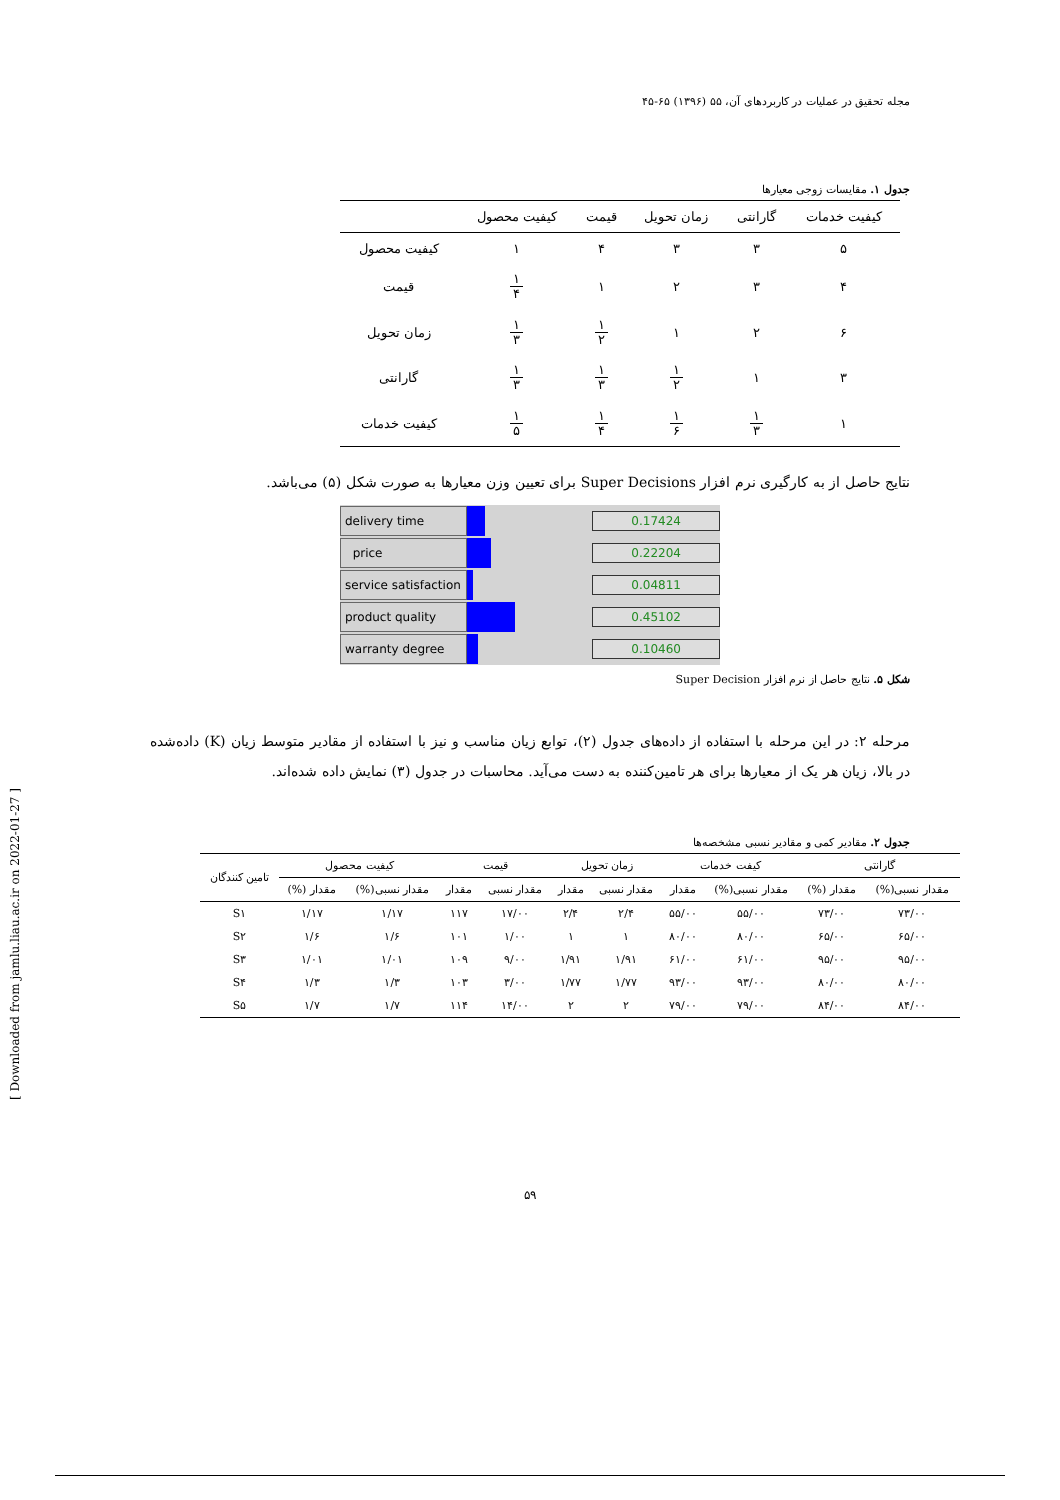مجله تحقیق در عملیات در کاربردهای آن، ۵۵ (۱۳۹۶) ۶۵-۴۵
جدول ۱. مقایسات زوجی معیارها
| کیفیت خدمات | گارانتی | زمان تحویل | قیمت | کیفیت محصول | |
| --- | --- | --- | --- | --- | --- |
| ۵ | ۳ | ۳ | ۴ | ۱ | کیفیت محصول |
| ۴ | ۳ | ۲ | ۱ | ۱ ۴ | قیمت |
| ۶ | ۲ | ۱ | ۱ ۲ | ۱ ۳ | زمان تحویل |
| ۳ | ۱ | ۱ ۲ | ۱ ۳ | ۱ ۳ | گارانتی |
| ۱ | ۱ ۳ | ۱ ۶ | ۱ ۴ | ۱ ۵ | کیفیت خدمات |
نتایج حاصل از به کارگیری نرم افزار Super Decisions برای تعیین وزن معیارها به صورت شکل (۵) می‌باشد.
delivery time
0.17424
price
0.22204
service satisfaction
0.04811
product quality
0.45102
warranty degree
0.10460
شکل ۵. نتایج حاصل از نرم افزار Super Decision
مرحله ۲: در این مرحله با استفاده از داده‌های جدول (۲)، توابع زیان مناسب و نیز با استفاده از مقادیر متوسط زیان (K) داده‌شده در بالا، زیان هر یک از معیارها برای هر تامین‌کننده به دست می‌آید. محاسبات در جدول (۳) نمایش داده شده‌اند.
جدول ۲. مقادیر کمی و مقادیر نسبی مشخصه‌ها
| گارانتی | | کیفت خدمات | | زمان تحویل | | قیمت | | کیفیت محصول | | تامین کنندگان |
| --- | --- | --- | --- | --- | --- | --- | --- | --- | --- | --- |
| مقدار نسبی(%) | مقدار (%) | مقدار نسبی(%) | مقدار | مقدار نسبی | مقدار | مقدار نسبی | مقدار | مقدار نسبی(%) | مقدار (%) | |
| ۷۳/۰۰ | ۷۳/۰۰ | ۵۵/۰۰ | ۵۵/۰۰ | ۲/۴ | ۲/۴ | ۱۷/۰۰ | ۱۱۷ | ۱/۱۷ | ۱/۱۷ | S۱ |
| ۶۵/۰۰ | ۶۵/۰۰ | ۸۰/۰۰ | ۸۰/۰۰ | ۱ | ۱ | ۱/۰۰ | ۱۰۱ | ۱/۶ | ۱/۶ | S۲ |
| ۹۵/۰۰ | ۹۵/۰۰ | ۶۱/۰۰ | ۶۱/۰۰ | ۱/۹۱ | ۱/۹۱ | ۹/۰۰ | ۱۰۹ | ۱/۰۱ | ۱/۰۱ | S۳ |
| ۸۰/۰۰ | ۸۰/۰۰ | ۹۳/۰۰ | ۹۳/۰۰ | ۱/۷۷ | ۱/۷۷ | ۳/۰۰ | ۱۰۳ | ۱/۳ | ۱/۳ | S۴ |
| ۸۴/۰۰ | ۸۴/۰۰ | ۷۹/۰۰ | ۷۹/۰۰ | ۲ | ۲ | ۱۴/۰۰ | ۱۱۴ | ۱/۷ | ۱/۷ | S۵ |
۵۹
[ Downloaded from jamlu.liau.ac.ir on 2022-01-27 ]